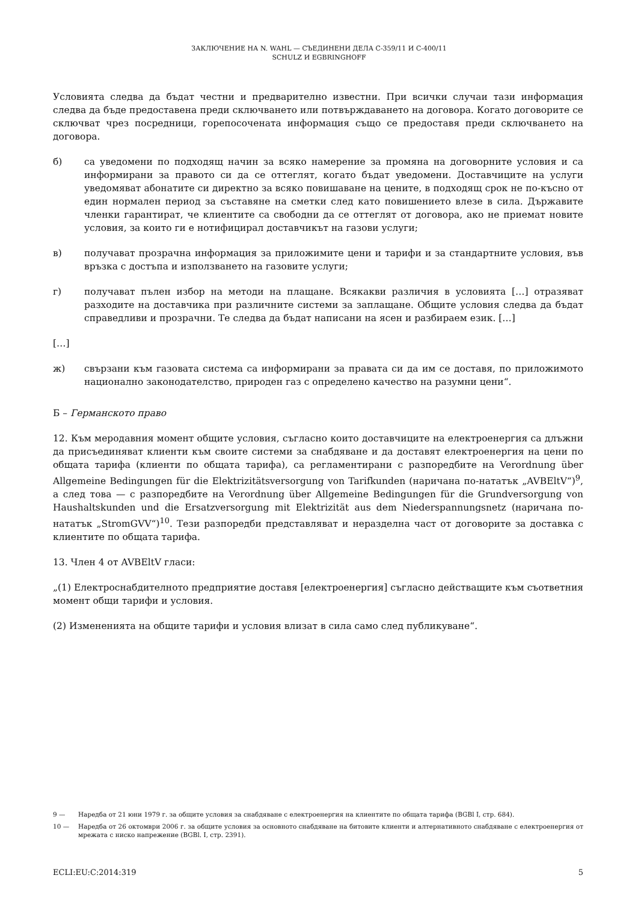ЗАКЛЮЧЕНИЕ НА N. WAHL — СЪЕДИНЕНИ ДЕЛА C-359/11 И C-400/11
SCHULZ И EGBRINGHOFF
Условията следва да бъдат честни и предварително известни. При всички случаи тази информация следва да бъде предоставена преди сключването или потвърждаването на договора. Когато договорите се сключват чрез посредници, горепосочената информация също се предоставя преди сключването на договора.
б) са уведомени по подходящ начин за всяко намерение за промяна на договорните условия и са информирани за правото си да се оттеглят, когато бъдат уведомени. Доставчиците на услуги уведомяват абонатите си директно за всяко повишаване на цените, в подходящ срок не по-късно от един нормален период за съставяне на сметки след като повишението влезе в сила. Държавите членки гарантират, че клиентите са свободни да се оттеглят от договора, ако не приемат новите условия, за които ги е нотифицирал доставчикът на газови услуги;
в) получават прозрачна информация за приложимите цени и тарифи и за стандартните условия, във връзка с достъпа и използването на газовите услуги;
г) получават пълен избор на методи на плащане. Всякакви различия в условията […] отразяват разходите на доставчика при различните системи за заплащане. Общите условия следва да бъдат справедливи и прозрачни. Те следва да бъдат написани на ясен и разбираем език. […]
[…]
ж) свързани към газовата система са информирани за правата си да им се доставя, по приложимото национално законодателство, природен газ с определено качество на разумни цени“.
Б – Германското право
12. Към меродавния момент общите условия, съгласно които доставчиците на електроенергия са длъжни да присъединяват клиенти към своите системи за снабдяване и да доставят електроенергия на цени по общата тарифа (клиенти по общата тарифа), са регламентирани с разпоредбите на Verordnung über Allgemeine Bedingungen für die Elektrizitätsversorgung von Tarifkunden (наричана по-нататък „AVBEltV“)<sup>9</sup>, а след това — с разпоредбите на Verordnung über Allgemeine Bedingungen für die Grundversorgung von Haushaltskunden und die Ersatzversorgung mit Elektrizität aus dem Niederspannungsnetz (наричана по-нататък „StromGVV“)<sup>10</sup>. Тези разпоредби представляват и неразделна част от договорите за доставка с клиентите по общата тарифа.
13. Член 4 от AVBEltV гласи:
„(1) Електроснабдителното предприятие доставя [електроенергия] съгласно действащите към съответния момент общи тарифи и условия.
(2) Измененията на общите тарифи и условия влизат в сила само след публикуване“.
9 — Наредба от 21 юни 1979 г. за общите условия за снабдяване с електроенергия на клиентите по общата тарифа (BGBl I, стр. 684).
10 — Наредба от 26 октомври 2006 г. за общите условия за основното снабдяване на битовите клиенти и алтернативното снабдяване с електроенергия от мрежата с ниско напрежение (BGBl. I, стр. 2391).
ECLI:EU:C:2014:319 5